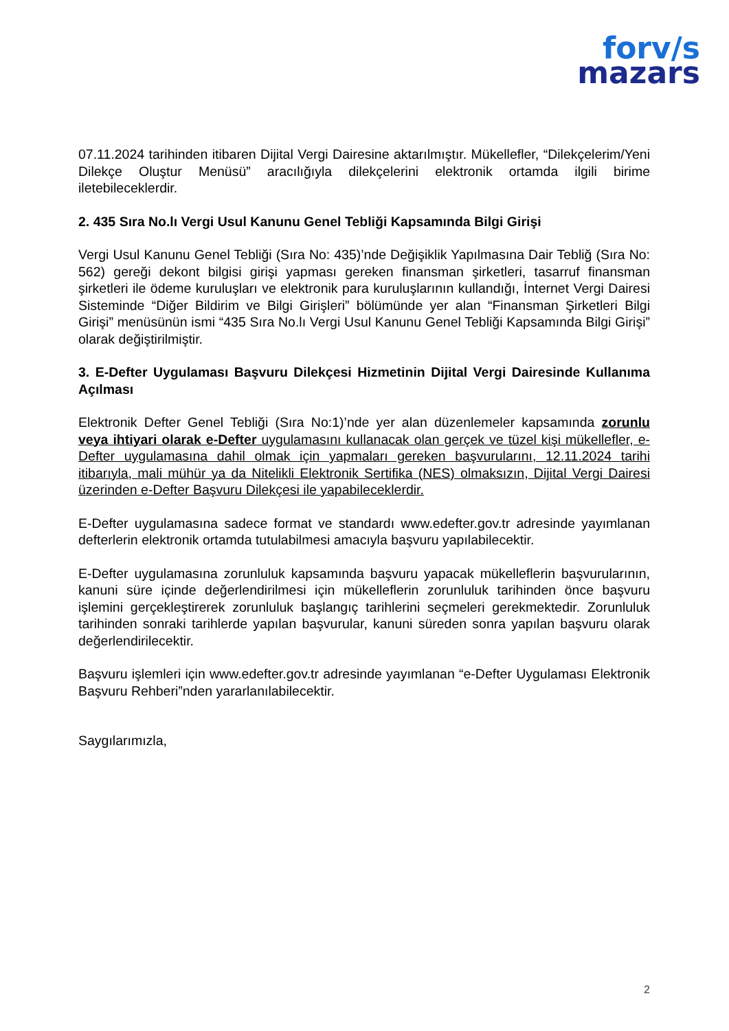forv/s
mazars
07.11.2024 tarihinden itibaren Dijital Vergi Dairesine aktarılmıştır. Mükellefler, “Dilekçelerim/Yeni Dilekçe Oluştur Menüsü” aracılığıyla dilekçelerini elektronik ortamda ilgili birime iletebileceklerdir.
2. 435 Sıra No.lı Vergi Usul Kanunu Genel Tebliği Kapsamında Bilgi Girişi
Vergi Usul Kanunu Genel Tebliği (Sıra No: 435)’nde Değişiklik Yapılmasına Dair Tebliğ (Sıra No: 562) gereği dekont bilgisi girişi yapması gereken finansman şirketleri, tasarruf finansman şirketleri ile ödeme kuruluşları ve elektronik para kuruluşlarının kullandığı, İnternet Vergi Dairesi Sisteminde “Diğer Bildirim ve Bilgi Girişleri” bölümünde yer alan “Finansman Şirketleri Bilgi Girişi” menüsünün ismi “435 Sıra No.lı Vergi Usul Kanunu Genel Tebliği Kapsamında Bilgi Girişi” olarak değiştirilmiştir.
3. E-Defter Uygulaması Başvuru Dilekçesi Hizmetinin Dijital Vergi Dairesinde Kullanıma Açılması
Elektronik Defter Genel Tebliği (Sıra No:1)’nde yer alan düzenlemeler kapsamında zorunlu veya ihtiyari olarak e-Defter uygulamasını kullanacak olan gerçek ve tüzel kişi mükellefler, e-Defter uygulamasına dahil olmak için yapmaları gereken başvurularını, 12.11.2024 tarihi itibarıyla, mali mühür ya da Nitelikli Elektronik Sertifika (NES) olmaksızın, Dijital Vergi Dairesi üzerinden e-Defter Başvuru Dilekçesi ile yapabileceklerdir.
E-Defter uygulamasına sadece format ve standardı www.edefter.gov.tr adresinde yayımlanan defterlerin elektronik ortamda tutulabilmesi amacıyla başvuru yapılabilecektir.
E-Defter uygulamasına zorunluluk kapsamında başvuru yapacak mükelleflerin başvurularının, kanuni süre içinde değerlendirilmesi için mükelleflerin zorunluluk tarihinden önce başvuru işlemini gerçekleştirerek zorunluluk başlangıç tarihlerini seçmeleri gerekmektedir. Zorunluluk tarihinden sonraki tarihlerde yapılan başvurular, kanuni süreden sonra yapılan başvuru olarak değerlendirilecektir.
Başvuru işlemleri için www.edefter.gov.tr adresinde yayımlanan “e-Defter Uygulaması Elektronik Başvuru Rehberi”nden yararlanılabilecektir.
Saygılarımızla,
2